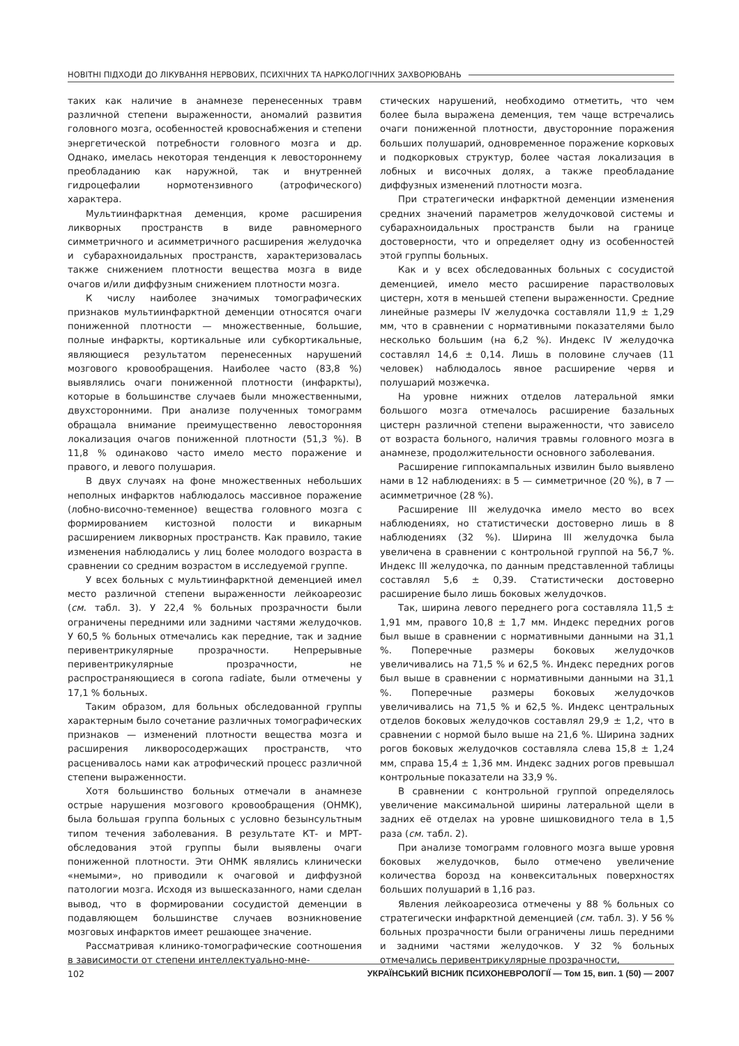НОВІТНІ ПІДХОДИ ДО ЛІКУВАННЯ НЕРВОВИХ, ПСИХІЧНИХ ТА НАРКОЛОГІЧНИХ ЗАХВОРЮВАНЬ
таких как наличие в анамнезе перенесенных травм различной степени выраженности, аномалий развития головного мозга, особенностей кровоснабжения и степени энергетической потребности головного мозга и др. Однако, имелась некоторая тенденция к левостороннему преобладанию как наружной, так и внутренней гидроцефалии нормотензивного (атрофического) характера.
Мультиинфарктная деменция, кроме расширения ликворных пространств в виде равномерного симметричного и асимметричного расширения желудочка и субарахноидальных пространств, характеризовалась также снижением плотности вещества мозга в виде очагов и/или диффузным снижением плотности мозга.
К числу наиболее значимых томографических признаков мультиинфарктной деменции относятся очаги пониженной плотности — множественные, большие, полные инфаркты, кортикальные или субкортикальные, являющиеся результатом перенесенных нарушений мозгового кровообращения. Наиболее часто (83,8 %) выявлялись очаги пониженной плотности (инфаркты), которые в большинстве случаев были множественными, двухсторонними. При анализе полученных томограмм обращала внимание преимущественно левосторонняя локализация очагов пониженной плотности (51,3 %). В 11,8 % одинаково часто имело место поражение и правого, и левого полушария.
В двух случаях на фоне множественных небольших неполных инфарктов наблюдалось массивное поражение (лобно-височно-теменное) вещества головного мозга с формированием кистозной полости и викарным расширением ликворных пространств. Как правило, такие изменения наблюдались у лиц более молодого возраста в сравнении со средним возрастом в исследуемой группе.
У всех больных с мультиинфарктной деменцией имел место различной степени выраженности лейкоареозис (см. табл. 3). У 22,4 % больных прозрачности были ограничены передними или задними частями желудочков. У 60,5 % больных отмечались как передние, так и задние перивентрикулярные прозрачности. Непрерывные перивентрикулярные прозрачности, не распространяющиеся в corona radiate, были отмечены у 17,1 % больных.
Таким образом, для больных обследованной группы характерным было сочетание различных томографических признаков — изменений плотности вещества мозга и расширения ликворосодержащих пространств, что расценивалось нами как атрофический процесс различной степени выраженности.
Хотя большинство больных отмечали в анамнезе острые нарушения мозгового кровообращения (ОНМК), была большая группа больных с условно безынсультным типом течения заболевания. В результате КТ- и МРТ-обследования этой группы были выявлены очаги пониженной плотности. Эти ОНМК являлись клинически «немыми», но приводили к очаговой и диффузной патологии мозга. Исходя из вышесказанного, нами сделан вывод, что в формировании сосудистой деменции в подавляющем большинстве случаев возникновение мозговых инфарктов имеет решающее значение.
Рассматривая клинико-томографические соотношения в зависимости от степени интеллектуально-мне-
стических нарушений, необходимо отметить, что чем более была выражена деменция, тем чаще встречались очаги пониженной плотности, двусторонние поражения больших полушарий, одновременное поражение корковых и подкорковых структур, более частая локализация в лобных и височных долях, а также преобладание диффузных изменений плотности мозга.
При стратегически инфарктной деменции изменения средних значений параметров желудочковой системы и субарахноидальных пространств были на границе достоверности, что и определяет одну из особенностей этой группы больных.
Как и у всех обследованных больных с сосудистой деменцией, имело место расширение парастволовых цистерн, хотя в меньшей степени выраженности. Средние линейные размеры IV желудочка составляли 11,9 ± 1,29 мм, что в сравнении с нормативными показателями было несколько большим (на 6,2 %). Индекс IV желудочка составлял 14,6 ± 0,14. Лишь в половине случаев (11 человек) наблюдалось явное расширение червя и полушарий мозжечка.
На уровне нижних отделов латеральной ямки большого мозга отмечалось расширение базальных цистерн различной степени выраженности, что зависело от возраста больного, наличия травмы головного мозга в анамнезе, продолжительности основного заболевания.
Расширение гиппокампальных извилин было выявлено нами в 12 наблюдениях: в 5 — симметричное (20 %), в 7 — асимметричное (28 %).
Расширение III желудочка имело место во всех наблюдениях, но статистически достоверно лишь в 8 наблюдениях (32 %). Ширина III желудочка была увеличена в сравнении с контрольной группой на 56,7 %. Индекс III желудочка, по данным представленной таблицы составлял 5,6 ± 0,39. Статистически достоверно расширение было лишь боковых желудочков.
Так, ширина левого переднего рога составляла 11,5 ± 1,91 мм, правого 10,8 ± 1,7 мм. Индекс передних рогов был выше в сравнении с нормативными данными на 31,1 %. Поперечные размеры боковых желудочков увеличивались на 71,5 % и 62,5 %. Индекс передних рогов был выше в сравнении с нормативными данными на 31,1 %. Поперечные размеры боковых желудочков увеличивались на 71,5 % и 62,5 %. Индекс центральных отделов боковых желудочков составлял 29,9 ± 1,2, что в сравнении с нормой было выше на 21,6 %. Ширина задних рогов боковых желудочков составляла слева 15,8 ± 1,24 мм, справа 15,4 ± 1,36 мм. Индекс задних рогов превышал контрольные показатели на 33,9 %.
В сравнении с контрольной группой определялось увеличение максимальной ширины латеральной щели в задних её отделах на уровне шишковидного тела в 1,5 раза (см. табл. 2).
При анализе томограмм головного мозга выше уровня боковых желудочков, было отмечено увеличение количества борозд на конвекситальных поверхностях больших полушарий в 1,16 раз.
Явления лейкоареозиса отмечены у 88 % больных со стратегически инфарктной деменцией (см. табл. 3). У 56 % больных прозрачности были ограничены лишь передними и задними частями желудочков. У 32 % больных отмечались перивентрикулярные прозрачности,
102 УКРАЇНСЬКИЙ ВІСНИК ПСИХОНЕВРОЛОГІЇ — Том 15, вип. 1 (50) — 2007